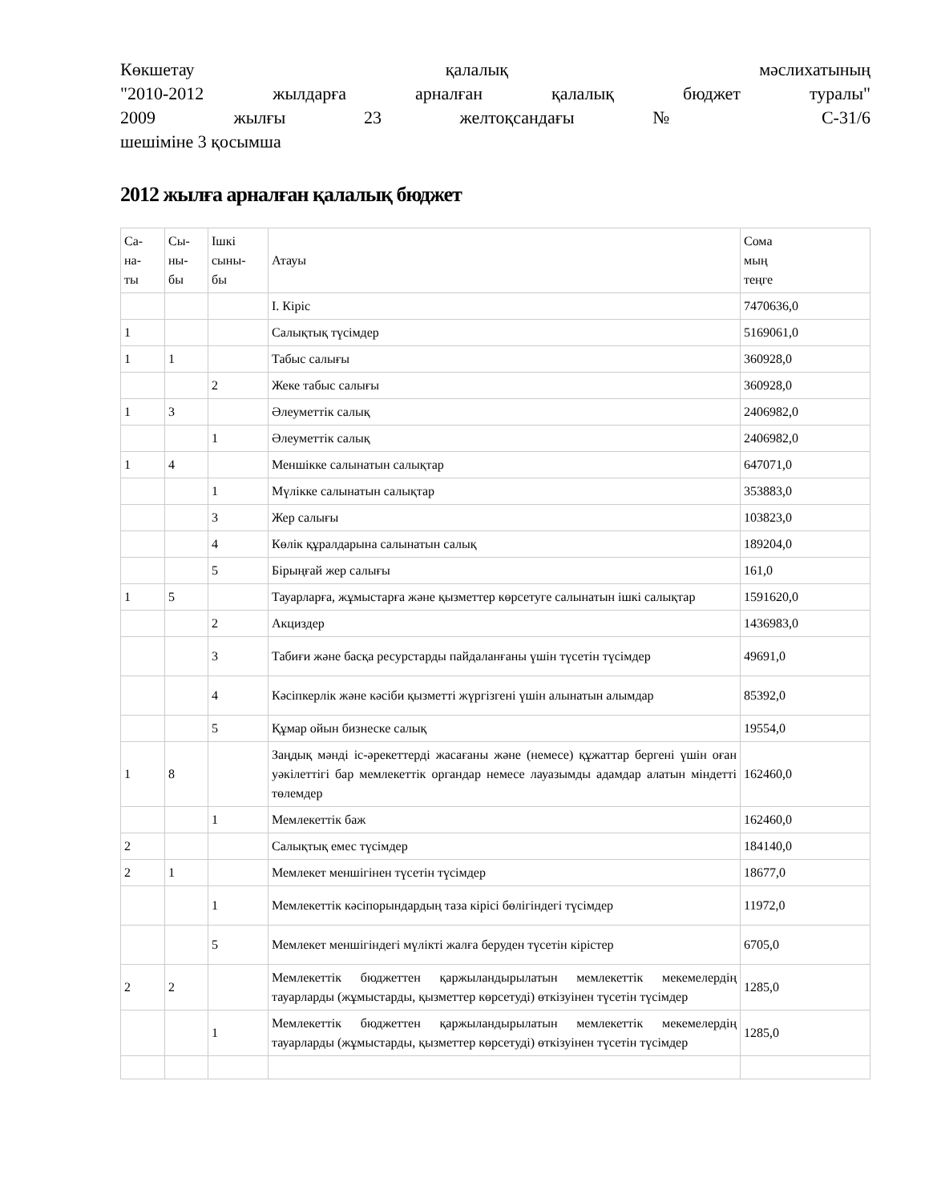Көкшетау қалалық мәслихатының
"2010-2012 жылдарға арналған қалалық бюджет туралы"
2009 жылғы 23 желтоқсандағы № С-31/6
шешіміне 3 қосымша
2012 жылға арналған қалалық бюджет
| Са- на- ты | Сы- ны- бы | Ішкі сыны- бы | Атауы | Сома мың теңге |
| | | | I. Кіріс | 7470636,0 |
| 1 | | | Салықтық түсімдер | 5169061,0 |
| 1 | 1 | | Табыс салығы | 360928,0 |
| | | 2 | Жеке табыс салығы | 360928,0 |
| 1 | 3 | | Әлеуметтік салық | 2406982,0 |
| | | 1 | Әлеуметтік салық | 2406982,0 |
| 1 | 4 | | Меншікке салынатын салықтар | 647071,0 |
| | | 1 | Мүлікке салынатын салықтар | 353883,0 |
| | | 3 | Жер салығы | 103823,0 |
| | | 4 | Көлік құралдарына салынатын салық | 189204,0 |
| | | 5 | Бірыңғай жер салығы | 161,0 |
| 1 | 5 | | Тауарларға, жұмыстарға және қызметтер көрсетуге салынатын ішкі салықтар | 1591620,0 |
| | | 2 | Акциздер | 1436983,0 |
| | | 3 | Табиғи және басқа ресурстарды пайдаланғаны үшін түсетін түсімдер | 49691,0 |
| | | 4 | Кәсіпкерлік және кәсіби қызметті жүргізгені үшін алынатын алымдар | 85392,0 |
| | | 5 | Құмар ойын бизнеске салық | 19554,0 |
| 1 | 8 | | Заңдық мәнді іс-әрекеттерді жасағаны және (немесе) құжаттар бергені үшін оған уәкілеттігі бар мемлекеттік органдар немесе лауазымды адамдар алатын міндетті төлемдер | 162460,0 |
| | | 1 | Мемлекеттік баж | 162460,0 |
| 2 | | | Салықтық емес түсімдер | 184140,0 |
| 2 | 1 | | Мемлекет меншігінен түсетін түсімдер | 18677,0 |
| | | 1 | Мемлекеттік кәсіпорындардың таза кірісі бөлігіндегі түсімдер | 11972,0 |
| | | 5 | Мемлекет меншігіндегі мүлікті жалға беруден түсетін кірістер | 6705,0 |
| 2 | 2 | | Мемлекеттік бюджеттен қаржыландырылатын мемлекеттік мекемелердің тауарларды (жұмыстарды, қызметтер көрсетуді) өткізуінен түсетін түсімдер | 1285,0 |
| | | 1 | Мемлекеттік бюджеттен қаржыландырылатын мемлекеттік мекемелердің тауарларды (жұмыстарды, қызметтер көрсетуді) өткізуінен түсетін түсімдер | 1285,0 |